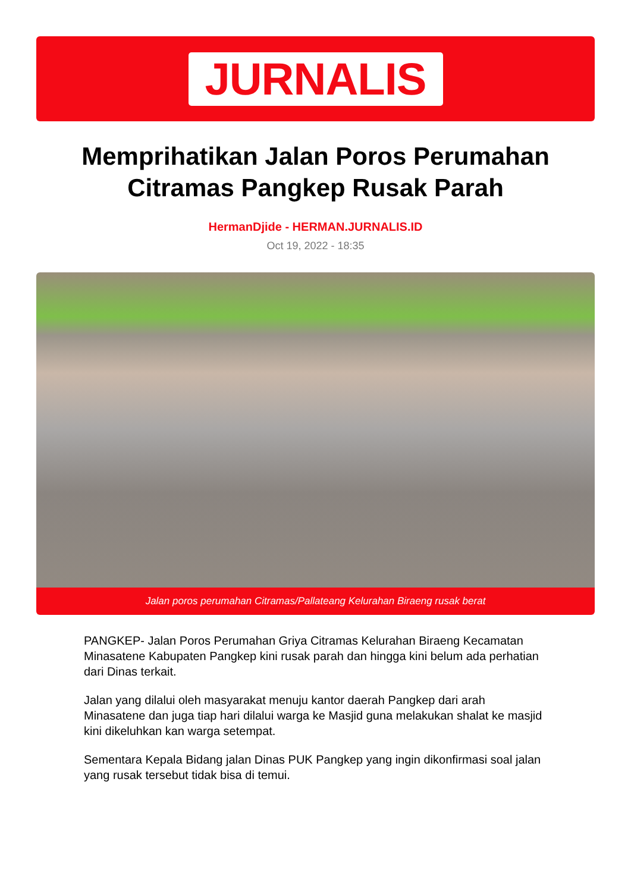JURNALIS
Memprihatikan Jalan Poros Perumahan Citramas Pangkep Rusak Parah
HermanDjide - HERMAN.JURNALIS.ID
Oct 19, 2022 - 18:35
Jalan poros perumahan Citramas/Pallateang Kelurahan Biraeng rusak berat
PANGKEP- Jalan Poros Perumahan Griya Citramas Kelurahan Biraeng Kecamatan Minasatene Kabupaten Pangkep kini rusak parah dan hingga kini belum ada perhatian dari Dinas terkait.
Jalan yang dilalui oleh masyarakat menuju kantor daerah Pangkep dari arah Minasatene dan juga tiap hari dilalui warga ke Masjid guna melakukan shalat ke masjid kini dikeluhkan kan warga setempat.
Sementara Kepala Bidang jalan Dinas PUK Pangkep yang ingin dikonfirmasi soal jalan yang rusak tersebut tidak bisa di temui.